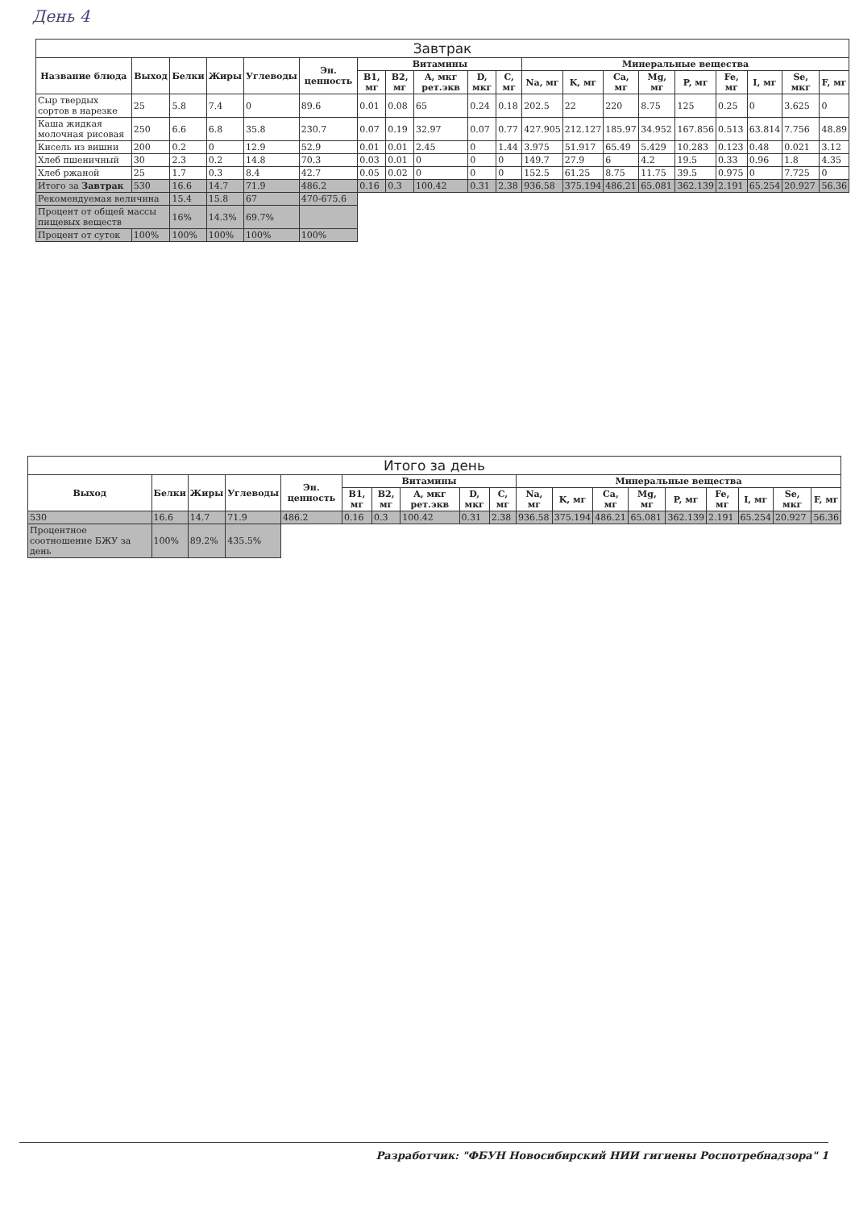День 4
| Завтрак | | | | | | | | | | | | | | | | | | | |
| --- | --- | --- | --- | --- | --- | --- | --- | --- | --- | --- | --- | --- | --- | --- | --- | --- | --- | --- | --- |
| Название блюда | Выход | Белки | Жиры | Углеводы | Эн. ценность | Витамины | | | | | Минеральные вещества | | | | | | | | |
| | | | | | | B1, мг | B2, мг | A, мкг рет.экв | D, мкг | C, мг | Na, мг | K, мг | Ca, мг | Mg, мг | P, мг | Fe, мг | I, мг | Se, мкг | F, мг |
| Сыр твердых сортов в нарезке | 25 | 5.8 | 7.4 | 0 | 89.6 | 0.01 | 0.08 | 65 | 0.24 | 0.18 | 202.5 | 22 | 220 | 8.75 | 125 | 0.25 | 0 | 3.625 | 0 |
| Каша жидкая молочная рисовая | 250 | 6.6 | 6.8 | 35.8 | 230.7 | 0.07 | 0.19 | 32.97 | 0.07 | 0.77 | 427.905 | 212.127 | 185.97 | 34.952 | 167.856 | 0.513 | 63.814 | 7.756 | 48.89 |
| Кисель из вишни | 200 | 0.2 | 0 | 12.9 | 52.9 | 0.01 | 0.01 | 2.45 | 0 | 1.44 | 3.975 | 51.917 | 65.49 | 5.429 | 10.283 | 0.123 | 0.48 | 0.021 | 3.12 |
| Хлеб пшеничный | 30 | 2.3 | 0.2 | 14.8 | 70.3 | 0.03 | 0.01 | 0 | 0 | 0 | 149.7 | 27.9 | 6 | 4.2 | 19.5 | 0.33 | 0.96 | 1.8 | 4.35 |
| Хлеб ржаной | 25 | 1.7 | 0.3 | 8.4 | 42.7 | 0.05 | 0.02 | 0 | 0 | 0 | 152.5 | 61.25 | 8.75 | 11.75 | 39.5 | 0.975 | 0 | 7.725 | 0 |
| Итого за Завтрак | 530 | 16.6 | 14.7 | 71.9 | 486.2 | 0.16 | 0.3 | 100.42 | 0.31 | 2.38 | 936.58 | 375.194 | 486.21 | 65.081 | 362.139 | 2.191 | 65.254 | 20.927 | 56.36 |
| Рекомендуемая величина | | 15.4 | 15.8 | 67 | 470-675.6 | | | | | | | | | | | | | | |
| Процент от общей массы пищевых веществ | | 16% | 14.3% | 69.7% | | | | | | | | | | | | | | | |
| Процент от суток | 100% | 100% | 100% | 100% | 100% | | | | | | | | | | | | | | |
| Итого за день | | | | | | | | | | | | | | | | | | |
| --- | --- | --- | --- | --- | --- | --- | --- | --- | --- | --- | --- | --- | --- | --- | --- | --- | --- | --- |
| Выход | Белки | Жиры | Углеводы | Эн. ценность | Витамины | | | | | Минеральные вещества | | | | | | | | |
| | | | | | B1, мг | B2, мг | A, мкг рет.экв | D, мкг | C, мг | Na, мг | K, мг | Ca, мг | Mg, мг | P, мг | Fe, мг | I, мг | Se, мкг | F, мг |
| 530 | 16.6 | 14.7 | 71.9 | 486.2 | 0.16 | 0.3 | 100.42 | 0.31 | 2.38 | 936.58 | 375.194 | 486.21 | 65.081 | 362.139 | 2.191 | 65.254 | 20.927 | 56.36 |
| Процентное соотношение БЖУ за день | 100% | 89.2% | 435.5% | | | | | | | | | | | | | | | |
Разработчик: "ФБУН Новосибирский НИИ гигиены Роспотребнадзора" 1